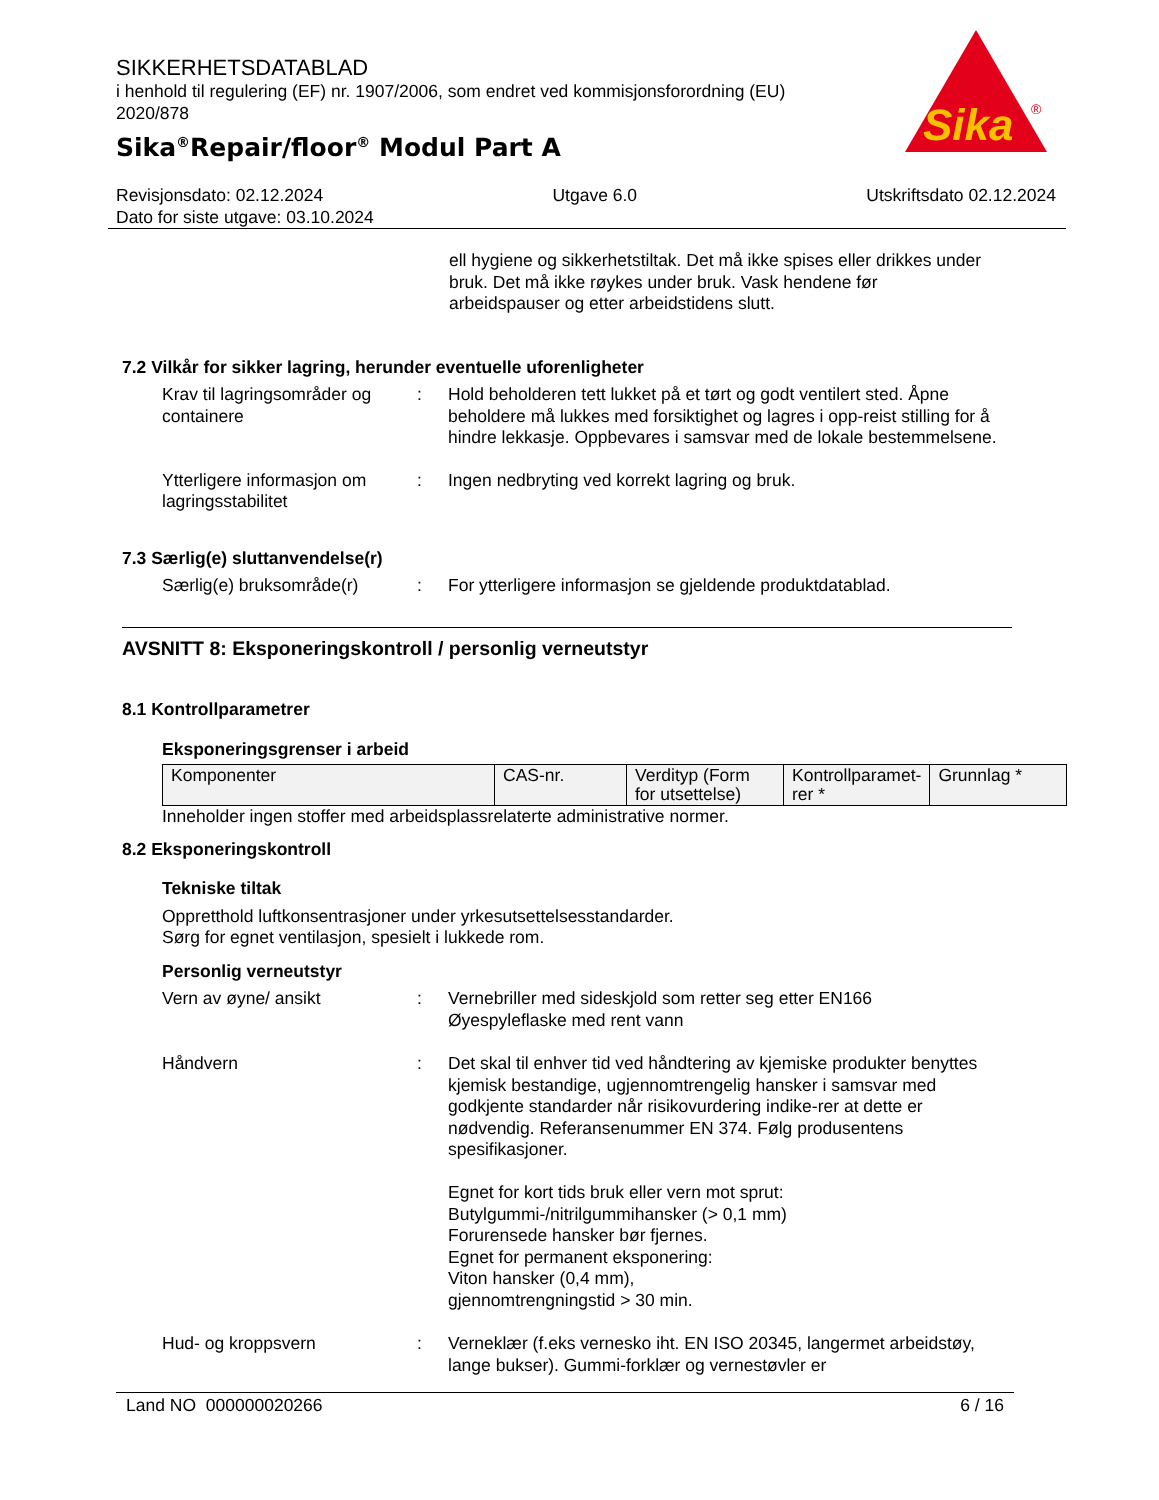SIKKERHETSDATABLAD
i henhold til regulering (EF) nr. 1907/2006, som endret ved kommisjonsforordning (EU) 2020/878
Sika<sup>®</sup>Repair/floor<sup>®</sup> Modul Part A
Sika
®
Revisjonsdato: 02.12.2024 Utgave 6.0 Utskriftsdato 02.12.2024
Dato for siste utgave: 03.10.2024
ell hygiene og sikkerhetstiltak. Det må ikke spises eller drikkes under bruk. Det må ikke røykes under bruk. Vask hendene før arbeidspauser og etter arbeidstidens slutt.
7.2 Vilkår for sikker lagring, herunder eventuelle uforenligheter
Krav til lagringsområder og containere
: Hold beholderen tett lukket på et tørt og godt ventilert sted. Åpne beholdere må lukkes med forsiktighet og lagres i opp-reist stilling for å hindre lekkasje. Oppbevares i samsvar med de lokale bestemmelsene.
Ytterligere informasjon om lagringsstabilitet
: Ingen nedbryting ved korrekt lagring og bruk.
7.3 Særlig(e) sluttanvendelse(r)
Særlig(e) bruksområde(r) : For ytterligere informasjon se gjeldende produktdatablad.
AVSNITT 8: Eksponeringskontroll / personlig verneutstyr
8.1 Kontrollparametrer
Eksponeringsgrenser i arbeid
| Komponenter | CAS-nr. | Verdityp (Form for utsettelse) | Kontrollparamet-rer * | Grunnlag * |
Inneholder ingen stoffer med arbeidsplassrelaterte administrative normer.
8.2 Eksponeringskontroll
Tekniske tiltak
Oppretthold luftkonsentrasjoner under yrkesutsettelsesstandarder.
Sørg for egnet ventilasjon, spesielt i lukkede rom.
Personlig verneutstyr
Vern av øyne/ ansikt : Vernebriller med sideskjold som retter seg etter EN166
Øyespyleflaske med rent vann
Håndvern : Det skal til enhver tid ved håndtering av kjemiske produkter benyttes kjemisk bestandige, ugjennomtrengelig hansker i samsvar med godkjente standarder når risikovurdering indike-rer at dette er nødvendig. Referansenummer EN 374. Følg produsentens spesifikasjoner.
Egnet for kort tids bruk eller vern mot sprut:
Butylgummi-/nitrilgummihansker (> 0,1 mm)
Forurensede hansker bør fjernes.
Egnet for permanent eksponering:
Viton hansker (0,4 mm),
gjennomtrengningstid > 30 min.
Hud- og kroppsvern : Verneklær (f.eks vernesko iht. EN ISO 20345, langermet arbeidstøy, lange bukser). Gummi-forklær og vernestøvler er
Land NO 000000020266 6 / 16